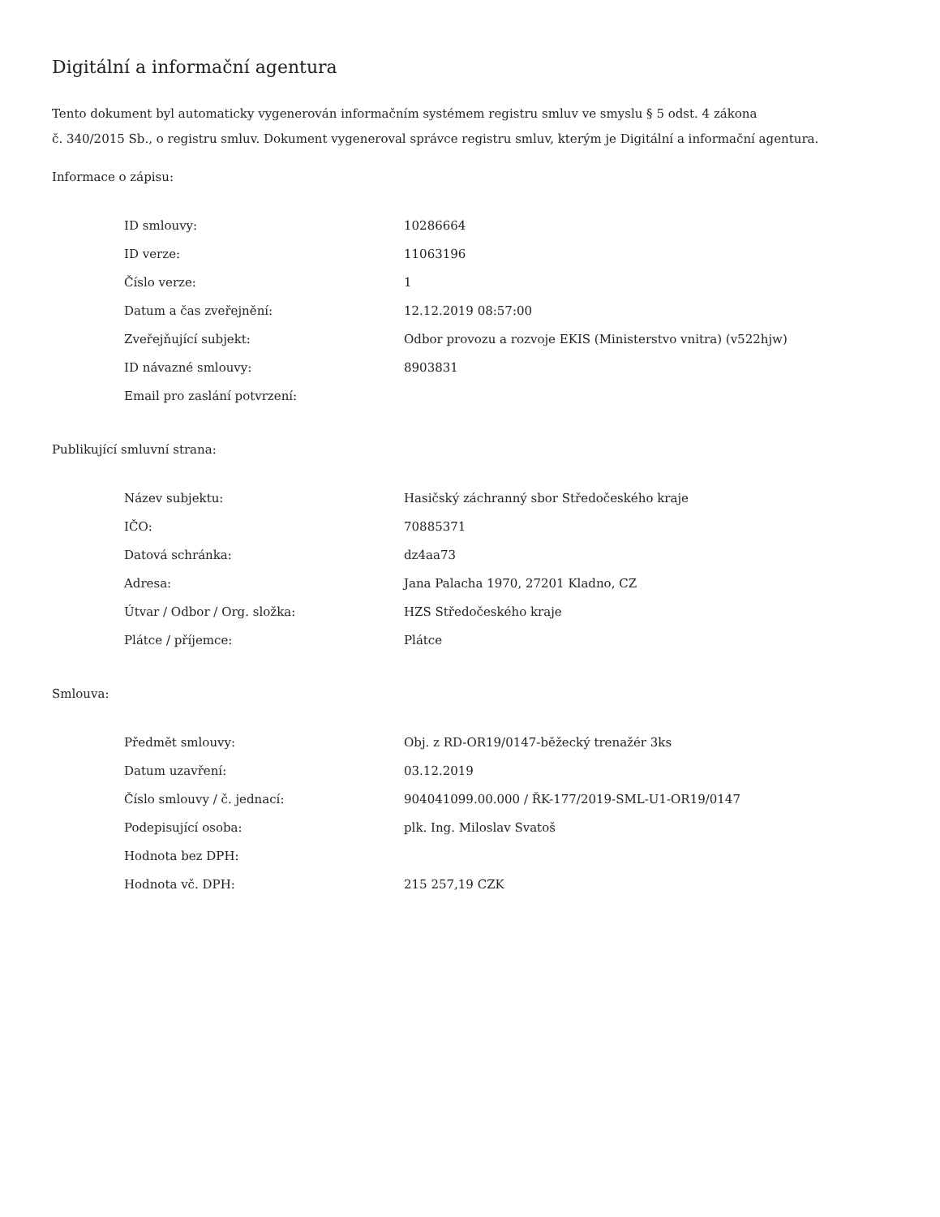Digitální a informační agentura
Tento dokument byl automaticky vygenerován informačním systémem registru smluv ve smyslu § 5 odst. 4 zákona
č. 340/2015 Sb., o registru smluv. Dokument vygeneroval správce registru smluv, kterým je Digitální a informační agentura.
Informace o zápisu:
| ID smlouvy: | 10286664 |
| ID verze: | 11063196 |
| Číslo verze: | 1 |
| Datum a čas zveřejnění: | 12.12.2019 08:57:00 |
| Zveřejňující subjekt: | Odbor provozu a rozvoje EKIS (Ministerstvo vnitra) (v522hjw) |
| ID návazné smlouvy: | 8903831 |
| Email pro zaslání potvrzení: | |
Publikující smluvní strana:
| Název subjektu: | Hasičský záchranný sbor Středočeského kraje |
| IČO: | 70885371 |
| Datová schránka: | dz4aa73 |
| Adresa: | Jana Palacha 1970, 27201 Kladno, CZ |
| Útvar / Odbor / Org. složka: | HZS Středočeského kraje |
| Plátce / příjemce: | Plátce |
Smlouva:
| Předmět smlouvy: | Obj. z RD-OR19/0147-běžecký trenažér 3ks |
| Datum uzavření: | 03.12.2019 |
| Číslo smlouvy / č. jednací: | 904041099.00.000 / ŘK-177/2019-SML-U1-OR19/0147 |
| Podepisující osoba: | plk. Ing. Miloslav Svatoš |
| Hodnota bez DPH: | |
| Hodnota vč. DPH: | 215 257,19 CZK |